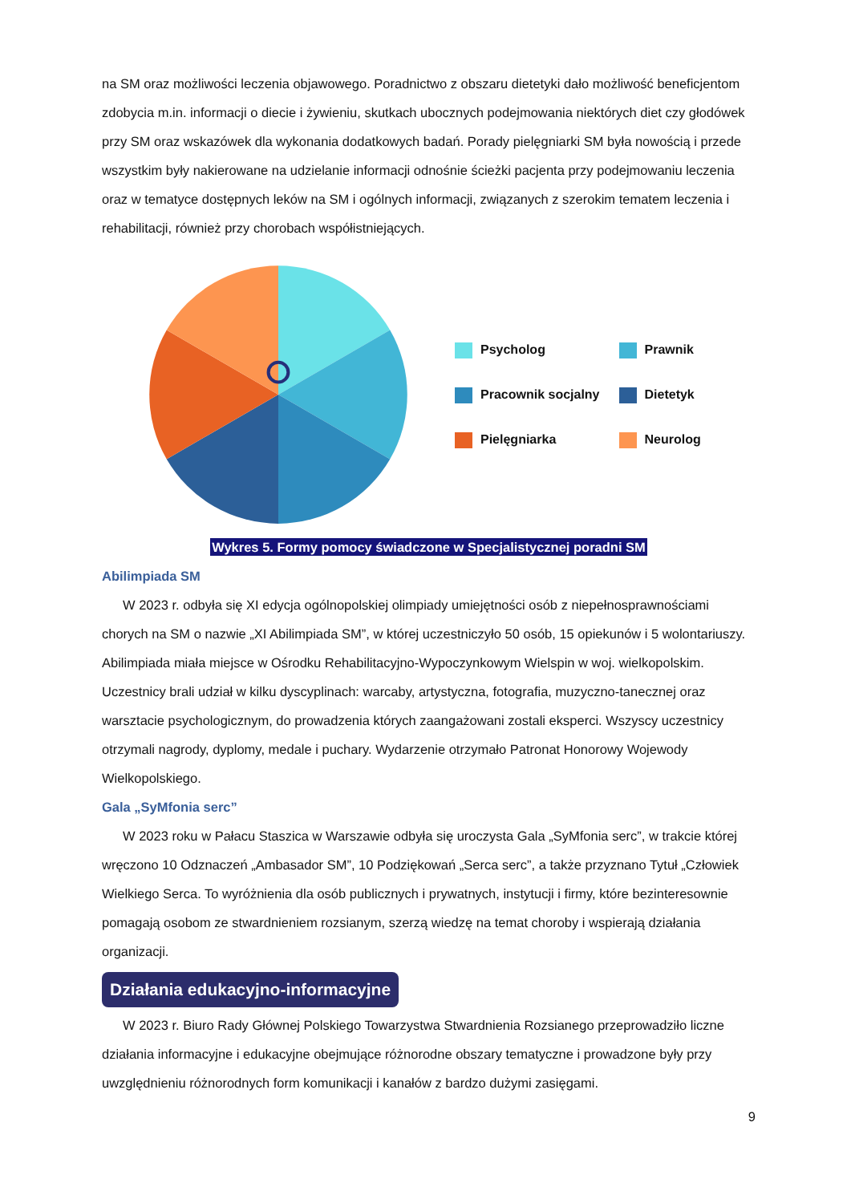na SM oraz możliwości leczenia objawowego. Poradnictwo z obszaru dietetyki dało możliwość beneficjentom zdobycia m.in. informacji o diecie i żywieniu, skutkach ubocznych podejmowania niektórych diet czy głodówek przy SM oraz wskazówek dla wykonania dodatkowych badań. Porady pielęgniarki SM była nowością i przede wszystkim były nakierowane na udzielanie informacji odnośnie ścieżki pacjenta przy podejmowaniu leczenia oraz w tematyce dostępnych leków na SM i ogólnych informacji, związanych z szerokim tematem leczenia i rehabilitacji, również przy chorobach współistniejących.
Psycholog
Prawnik
Pracownik socjalny
Dietetyk
Pielęgniarka
Neurolog
Wykres 5. Formy pomocy świadczone w Specjalistycznej poradni SM
Abilimpiada SM
W 2023 r. odbyła się XI edycja ogólnopolskiej olimpiady umiejętności osób z niepełnosprawnościami chorych na SM o nazwie „XI Abilimpiada SM”, w której uczestniczyło 50 osób, 15 opiekunów i 5 wolontariuszy. Abilimpiada miała miejsce w Ośrodku Rehabilitacyjno-Wypoczynkowym Wielspin w woj. wielkopolskim. Uczestnicy brali udział w kilku dyscyplinach: warcaby, artystyczna, fotografia, muzyczno-tanecznej oraz warsztacie psychologicznym, do prowadzenia których zaangażowani zostali eksperci. Wszyscy uczestnicy otrzymali nagrody, dyplomy, medale i puchary. Wydarzenie otrzymało Patronat Honorowy Wojewody Wielkopolskiego.
Gala „SyMfonia serc”
W 2023 roku w Pałacu Staszica w Warszawie odbyła się uroczysta Gala „SyMfonia serc”, w trakcie której wręczono 10 Odznaczeń „Ambasador SM”, 10 Podziękowań „Serca serc”, a także przyznano Tytuł „Człowiek Wielkiego Serca. To wyróżnienia dla osób publicznych i prywatnych, instytucji i firmy, które bezinteresownie pomagają osobom ze stwardnieniem rozsianym, szerzą wiedzę na temat choroby i wspierają działania organizacji.
Działania edukacyjno-informacyjne
W 2023 r. Biuro Rady Głównej Polskiego Towarzystwa Stwardnienia Rozsianego przeprowadziło liczne działania informacyjne i edukacyjne obejmujące różnorodne obszary tematyczne i prowadzone były przy uwzględnieniu różnorodnych form komunikacji i kanałów z bardzo dużymi zasięgami.
9